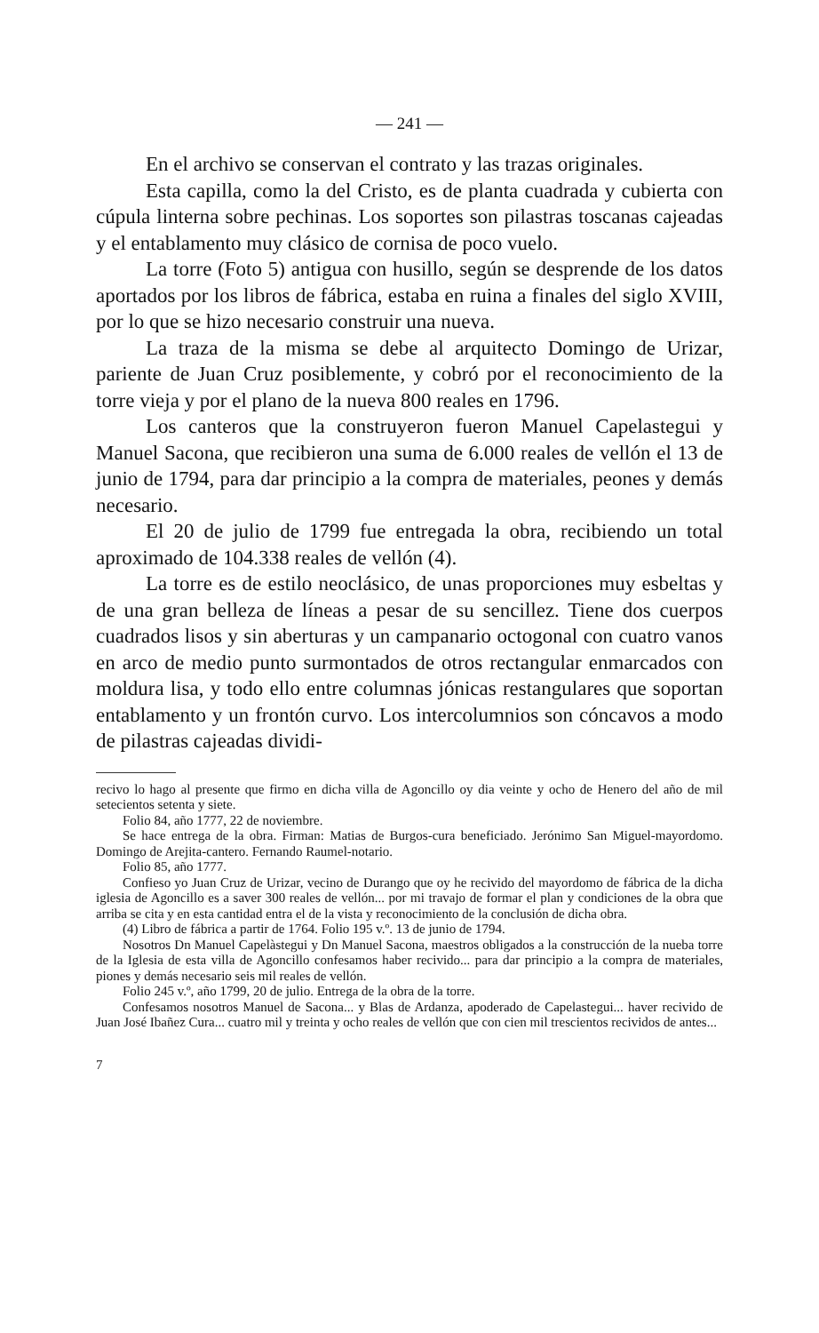— 241 —
En el archivo se conservan el contrato y las trazas originales.
Esta capilla, como la del Cristo, es de planta cuadrada y cubierta con cúpula linterna sobre pechinas. Los soportes son pilastras toscanas cajeadas y el entablamento muy clásico de cornisa de poco vuelo.
La torre (Foto 5) antigua con husillo, según se desprende de los datos aportados por los libros de fábrica, estaba en ruina a finales del siglo XVIII, por lo que se hizo necesario construir una nueva.
La traza de la misma se debe al arquitecto Domingo de Urizar, pariente de Juan Cruz posiblemente, y cobró por el reconocimiento de la torre vieja y por el plano de la nueva 800 reales en 1796.
Los canteros que la construyeron fueron Manuel Capelastegui y Manuel Sacona, que recibieron una suma de 6.000 reales de vellón el 13 de junio de 1794, para dar principio a la compra de materiales, peones y demás necesario.
El 20 de julio de 1799 fue entregada la obra, recibiendo un total aproximado de 104.338 reales de vellón (4).
La torre es de estilo neoclásico, de unas proporciones muy esbeltas y de una gran belleza de líneas a pesar de su sencillez. Tiene dos cuerpos cuadrados lisos y sin aberturas y un campanario octogonal con cuatro vanos en arco de medio punto surmontados de otros rectangular enmarcados con moldura lisa, y todo ello entre columnas jónicas restangulares que soportan entablamento y un frontón curvo. Los intercolumnios son cóncavos a modo de pilastras cajeadas dividi-
recivo lo hago al presente que firmo en dicha villa de Agoncillo oy dia veinte y ocho de Henero del año de mil setecientos setenta y siete.
Folio 84, año 1777, 22 de noviembre.
Se hace entrega de la obra. Firman: Matias de Burgos-cura beneficiado. Jerónimo San Miguel-mayordomo. Domingo de Arejita-cantero. Fernando Raumel-notario.
Folio 85, año 1777.
Confieso yo Juan Cruz de Urizar, vecino de Durango que oy he recivido del mayordomo de fábrica de la dicha iglesia de Agoncillo es a saver 300 reales de vellón... por mi travajo de formar el plan y condiciones de la obra que arriba se cita y en esta cantidad entra el de la vista y reconocimiento de la conclusión de dicha obra.
(4) Libro de fábrica a partir de 1764. Folio 195 v.º. 13 de junio de 1794.
Nosotros Dn Manuel Capelàstegui y Dn Manuel Sacona, maestros obligados a la construcción de la nueba torre de la Iglesia de esta villa de Agoncillo confesamos haber recivido... para dar principio a la compra de materiales, piones y demás necesario seis mil reales de vellón.
Folio 245 v.º, año 1799, 20 de julio. Entrega de la obra de la torre.
Confesamos nosotros Manuel de Sacona... y Blas de Ardanza, apoderado de Capelastegui... haver recivido de Juan José Ibañez Cura... cuatro mil y treinta y ocho reales de vellón que con cien mil trescientos recividos de antes...
7